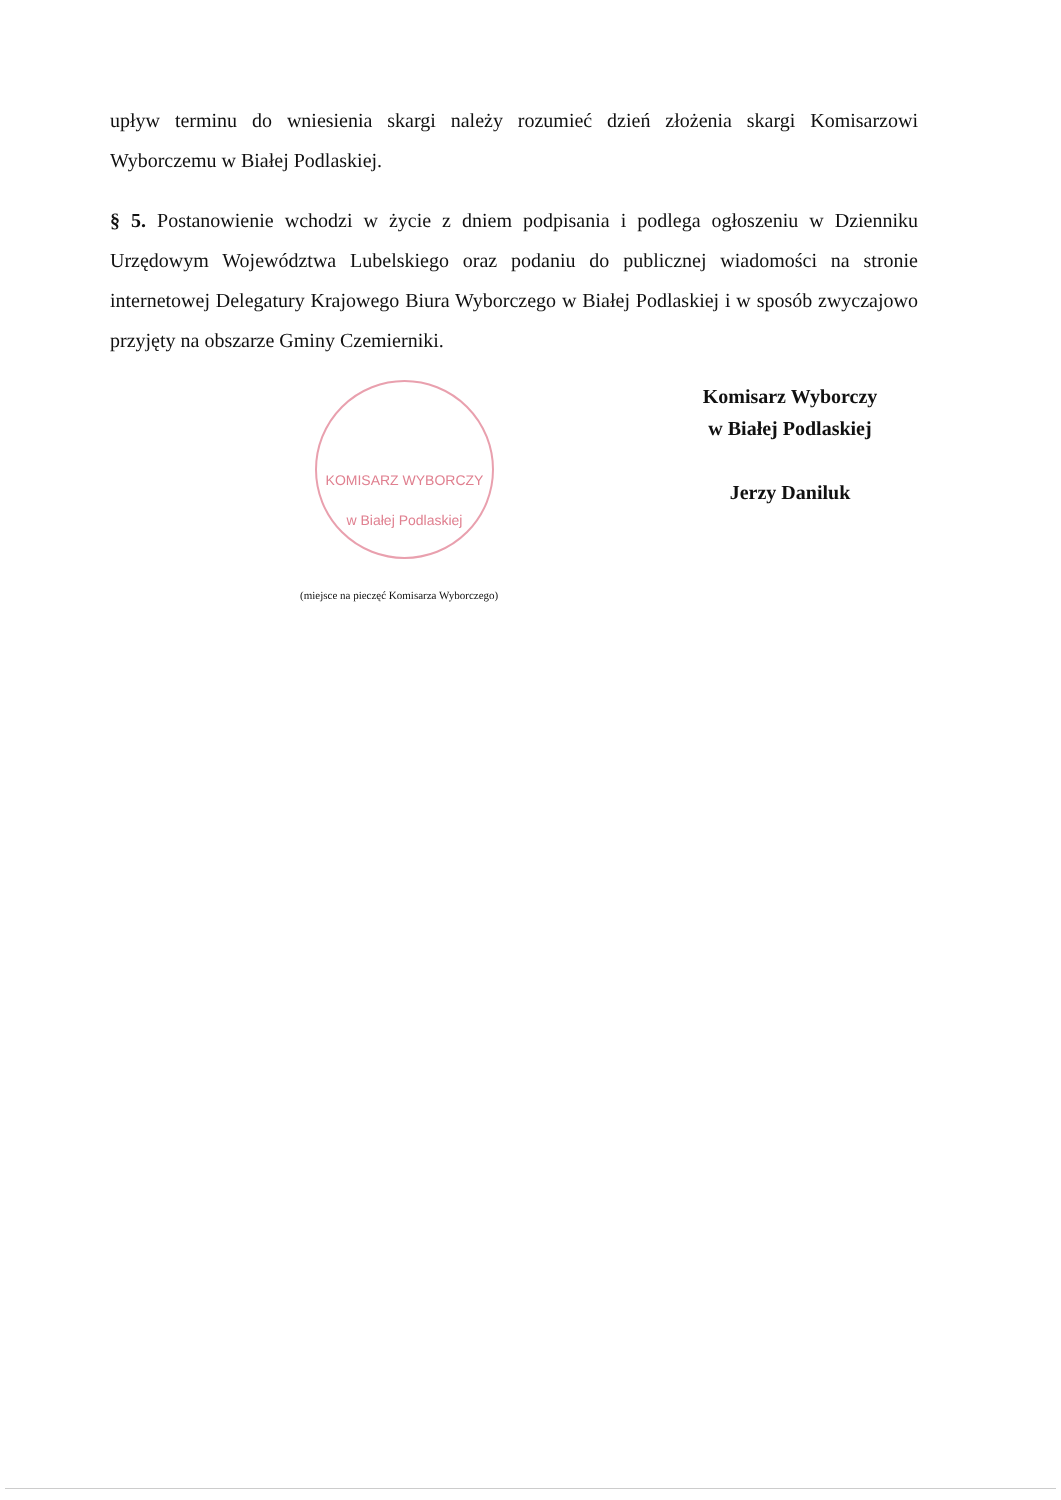upływ terminu do wniesienia skargi należy rozumieć dzień złożenia skargi Komisarzowi Wyborczemu w Białej Podlaskiej.
§ 5. Postanowienie wchodzi w życie z dniem podpisania i podlega ogłoszeniu w Dzienniku Urzędowym Województwa Lubelskiego oraz podaniu do publicznej wiadomości na stronie internetowej Delegatury Krajowego Biura Wyborczego w Białej Podlaskiej i w sposób zwyczajowo przyjęty na obszarze Gminy Czemierniki.
KOMISARZ WYBORCZY
w Białej Podlaskiej
(miejsce na pieczęć Komisarza Wyborczego)
Komisarz Wyborczy
w Białej Podlaskiej
Jerzy Daniluk